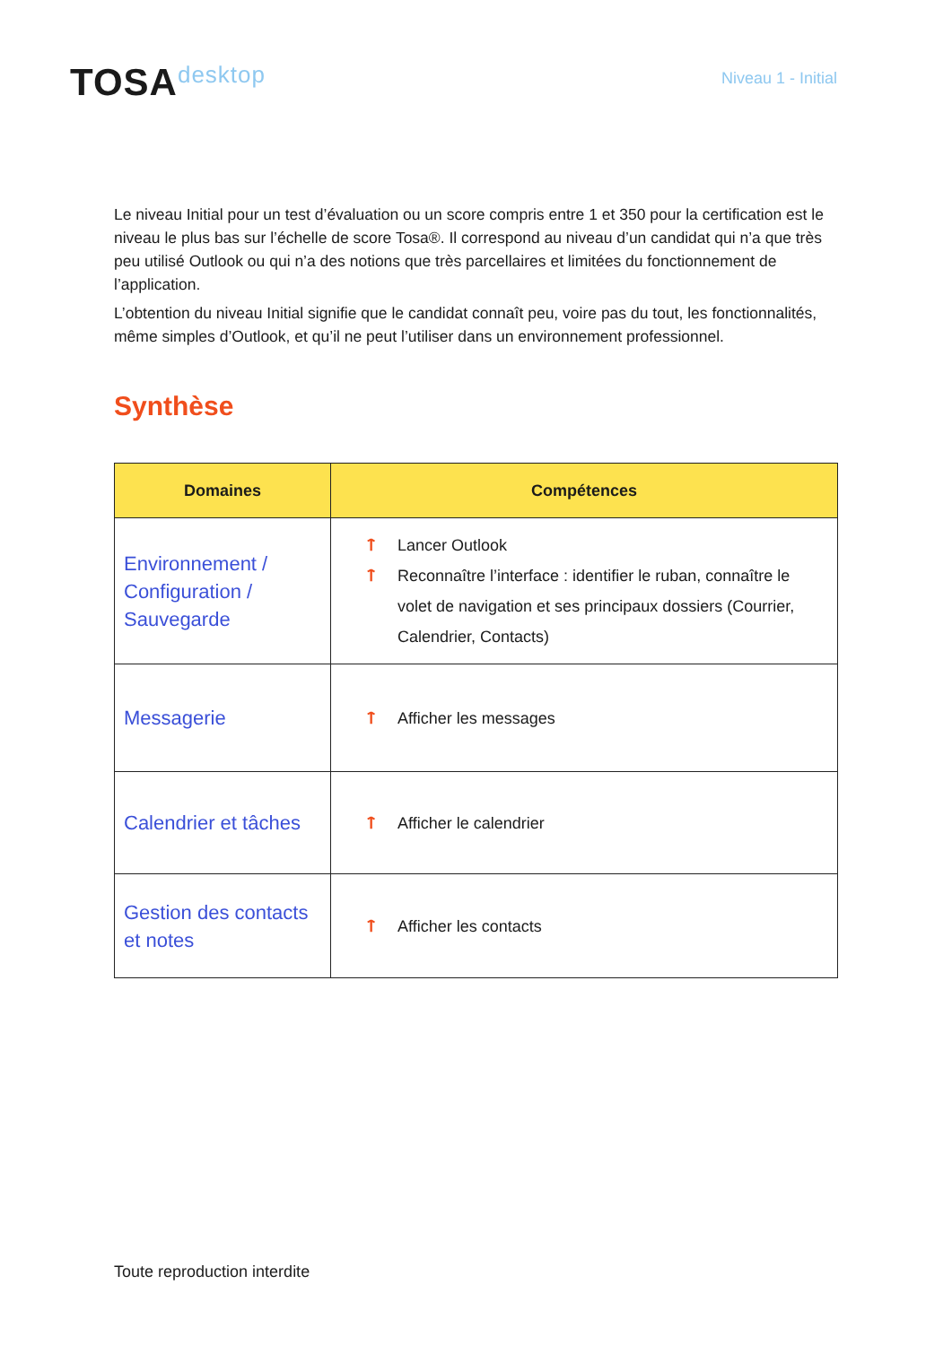TOSAdesktop
Niveau 1 - Initial
Le niveau Initial pour un test d’évaluation ou un score compris entre 1 et 350 pour la certification est le niveau le plus bas sur l’échelle de score Tosa®. Il correspond au niveau d’un candidat qui n’a que très peu utilisé Outlook ou qui n’a des notions que très parcellaires et limitées du fonctionnement de l’application.
L’obtention du niveau Initial signifie que le candidat connaît peu, voire pas du tout, les fonctionnalités, même simples d’Outlook, et qu’il ne peut l’utiliser dans un environnement professionnel.
Synthèse
| Domaines | Compétences |
| --- | --- |
| Environnement / Configuration / Sauvegarde | ᛏ Lancer Outlook ᛏ Reconnaître l’interface : identifier le ruban, connaître le volet de navigation et ses principaux dossiers (Courrier, Calendrier, Contacts) |
| Messagerie | ᛏ Afficher les messages |
| Calendrier et tâches | ᛏ Afficher le calendrier |
| Gestion des contacts et notes | ᛏ Afficher les contacts |
Toute reproduction interdite